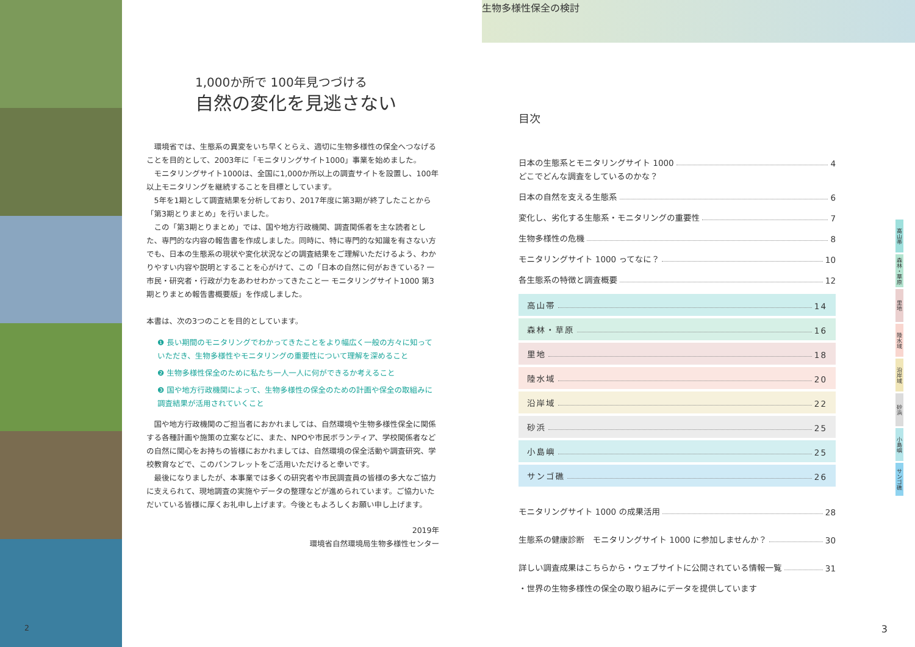1,000か所で 100年見つづける
自然の変化を見逃さない
環境省では、生態系の異変をいち早くとらえ、適切に生物多様性の保全へつなげることを目的として、2003年に「モニタリングサイト1000」事業を始めました。
モニタリングサイト1000は、全国に1,000か所以上の調査サイトを設置し、100年以上モニタリングを継続することを目標としています。
5年を1期として調査結果を分析しており、2017年度に第3期が終了したことから「第3期とりまとめ」を行いました。
この「第3期とりまとめ」では、国や地方行政機関、調査関係者を主な読者とした、専門的な内容の報告書を作成しました。同時に、特に専門的な知識を有さない方でも、日本の生態系の現状や変化状況などの調査結果をご理解いただけるよう、わかりやすい内容や説明とすることを心がけて、この「日本の自然に何がおきている? 一市民・研究者・行政が力をあわせわかってきたこと一 モニタリングサイト1000 第3期とりまとめ報告書概要版」を作成しました。
本書は、次の3つのことを目的としています。
❶ 長い期間のモニタリングでわかってきたことをより幅広く一般の方々に知っていただき、生物多様性やモニタリングの重要性について理解を深めること
❷ 生物多様性保全のために私たち一人一人に何ができるか考えること
❸ 国や地方行政機関によって、生物多様性の保全のための計画や保全の取組みに調査結果が活用されていくこと
国や地方行政機関のご担当者におかれましては、自然環境や生物多様性保全に関係する各種計画や施策の立案などに、また、NPOや市民ボランティア、学校関係者などの自然に関心をお持ちの皆様におかれましては、自然環境の保全活動や調査研究、学校教育などで、このパンフレットをご活用いただけると幸いです。
最後になりましたが、本事業では多くの研究者や市民調査員の皆様の多大なご協力に支えられて、現地調査の実施やデータの整理などが進められています。ご協力いただいている皆様に厚くお礼申し上げます。今後ともよろしくお願い申し上げます。
2019年
環境省自然環境局生物多様性センター
2
生物多様性保全の検討
目次
日本の生態系とモニタリングサイト 1000 4
どこでどんな調査をしているのかな？
日本の自然を支える生態系 6
変化し、劣化する生態系・モニタリングの重要性 7
生物多様性の危機 8
モニタリングサイト 1000 ってなに？ 10
各生態系の特徴と調査概要 12
高山帯 14
森林・草原 16
里地 18
陸水域 20
沿岸域 22
砂浜 25
小島嶼 25
サンゴ礁 26
モニタリングサイト 1000 の成果活用 28
生態系の健康診断　モニタリングサイト 1000 に参加しませんか？ 30
詳しい調査成果はこちらから・ウェブサイトに公開されている情報一覧 31
・世界の生物多様性の保全の取り組みにデータを提供しています
高山帯
森林・草原
里地
陸水域
沿岸域
砂浜
小島嶼
サンゴ礁
3